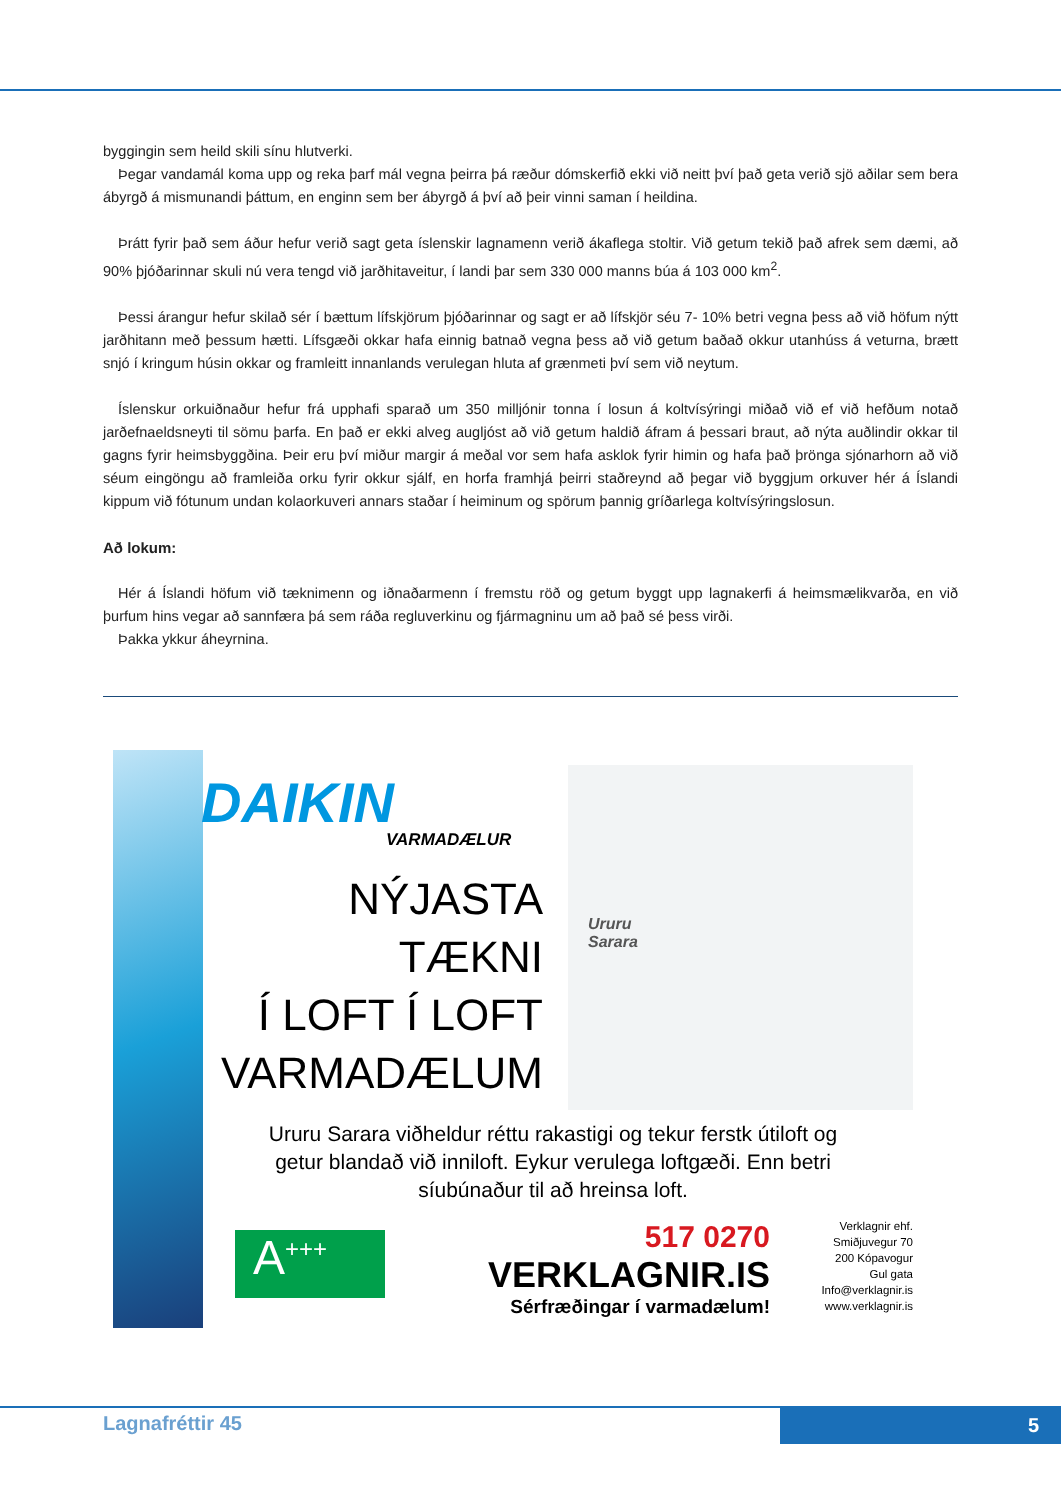byggingin sem heild skili sínu hlutverki.
Þegar vandamál koma upp og reka þarf mál vegna þeirra þá ræður dómskerfið ekki við neitt því það geta verið sjö aðilar sem bera ábyrgð á mismunandi þáttum, en enginn sem ber ábyrgð á því að þeir vinni saman í heildina.
Þrátt fyrir það sem áður hefur verið sagt geta íslenskir lagnamenn verið ákaflega stoltir. Við getum tekið það afrek sem dæmi, að 90% þjóðarinnar skuli nú vera tengd við jarðhitaveitur, í landi þar sem 330 000 manns búa á 103 000 km<sup>2</sup>.
Þessi árangur hefur skilað sér í bættum lífskjörum þjóðarinnar og sagt er að lífskjör séu 7- 10% betri vegna þess að við höfum nýtt jarðhitann með þessum hætti. Lífsgæði okkar hafa einnig batnað vegna þess að við getum baðað okkur utanhúss á veturna, brætt snjó í kringum húsin okkar og framleitt innanlands verulegan hluta af grænmeti því sem við neytum.
Íslenskur orkuiðnaður hefur frá upphafi sparað um 350 milljónir tonna í losun á koltvísýringi miðað við ef við hefðum notað jarðefnaeldsneyti til sömu þarfa. En það er ekki alveg augljóst að við getum haldið áfram á þessari braut, að nýta auðlindir okkar til gagns fyrir heimsbyggðina. Þeir eru því miður margir á meðal vor sem hafa asklok fyrir himin og hafa það þrönga sjónarhorn að við séum eingöngu að framleiða orku fyrir okkur sjálf, en horfa framhjá þeirri staðreynd að þegar við byggjum orkuver hér á Íslandi kippum við fótunum undan kolaorkuveri annars staðar í heiminum og spörum þannig gríðarlega koltvísýringslosun.
Að lokum:
Hér á Íslandi höfum við tæknimenn og iðnaðarmenn í fremstu röð og getum byggt upp lagnakerfi á heimsmælikvarða, en við þurfum hins vegar að sannfæra þá sem ráða regluverkinu og fjármagninu um að það sé þess virði.
Þakka ykkur áheyrnina.
DAIKIN
VARMADÆLUR
NÝJASTA TÆKNI
Í LOFT Í LOFT
VARMADÆLUM
Ururu
Sarara
Ururu Sarara viðheldur réttu rakastigi og tekur ferstk útiloft og getur blandað við inniloft. Eykur verulega loftgæði. Enn betri síubúnaður til að hreinsa loft.
A<sup>+++</sup>
517 0270
VERKLAGNIR.IS
Sérfræðingar í varmadælum!
Verklagnir ehf.
Smiðjuvegur 70
200 Kópavogur
Gul gata
Info@verklagnir.is
www.verklagnir.is
Lagnafréttir 45 5